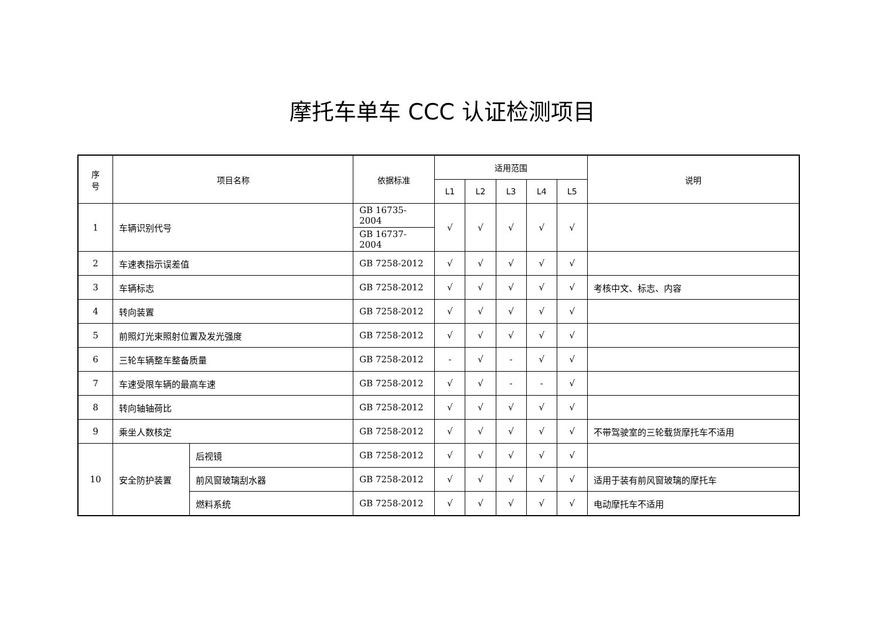摩托车单车 CCC 认证检测项目
| 序 号 | 项目名称 | | 依据标准 | 适用范围 | | | | | 说明 |
| --- | --- | --- | --- | --- | --- | --- | --- | --- | --- |
| | | | | L1 | L2 | L3 | L4 | L5 | |
| 1 | 车辆识别代号 | | GB 16735-2004 | √ | √ | √ | √ | √ | |
| | | | GB 16737-2004 | | | | | | |
| 2 | 车速表指示误差值 | | GB 7258-2012 | √ | √ | √ | √ | √ | |
| 3 | 车辆标志 | | GB 7258-2012 | √ | √ | √ | √ | √ | 考核中文、标志、内容 |
| 4 | 转向装置 | | GB 7258-2012 | √ | √ | √ | √ | √ | |
| 5 | 前照灯光束照射位置及发光强度 | | GB 7258-2012 | √ | √ | √ | √ | √ | |
| 6 | 三轮车辆整车整备质量 | | GB 7258-2012 | - | √ | - | √ | √ | |
| 7 | 车速受限车辆的最高车速 | | GB 7258-2012 | √ | √ | - | - | √ | |
| 8 | 转向轴轴荷比 | | GB 7258-2012 | √ | √ | √ | √ | √ | |
| 9 | 乘坐人数核定 | | GB 7258-2012 | √ | √ | √ | √ | √ | 不带驾驶室的三轮载货摩托车不适用 |
| 10 | 安全防护装置 | 后视镜 | GB 7258-2012 | √ | √ | √ | √ | √ | |
| | | 前风窗玻璃刮水器 | GB 7258-2012 | √ | √ | √ | √ | √ | 适用于装有前风窗玻璃的摩托车 |
| | | 燃料系统 | GB 7258-2012 | √ | √ | √ | √ | √ | 电动摩托车不适用 |